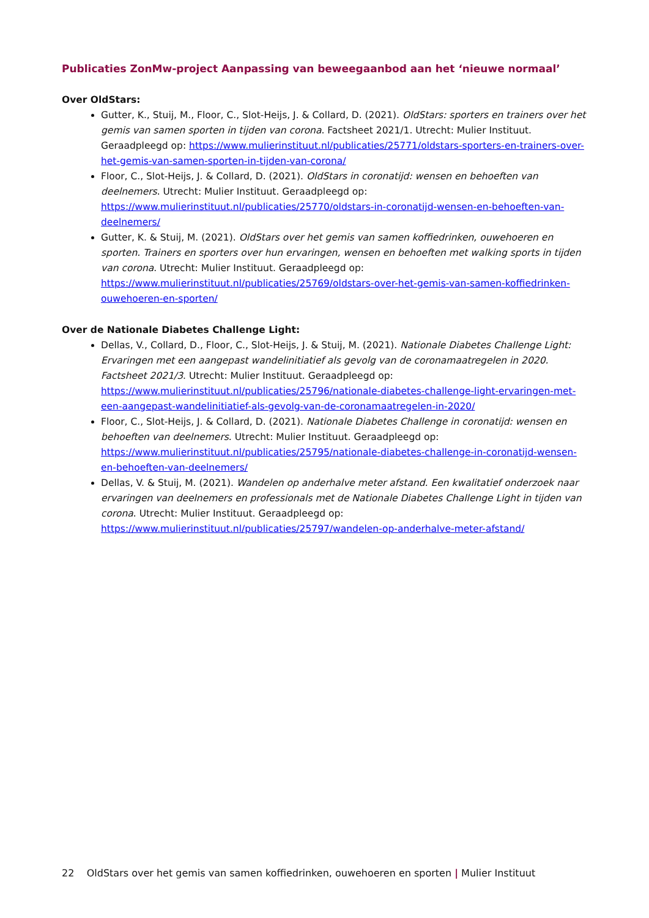Publicaties ZonMw-project Aanpassing van beweegaanbod aan het ‘nieuwe normaal’
Over OldStars:
Gutter, K., Stuij, M., Floor, C., Slot-Heijs, J. & Collard, D. (2021). OldStars: sporters en trainers over het gemis van samen sporten in tijden van corona. Factsheet 2021/1. Utrecht: Mulier Instituut. Geraadpleegd op: https://www.mulierinstituut.nl/publicaties/25771/oldstars-sporters-en-trainers-over-het-gemis-van-samen-sporten-in-tijden-van-corona/
Floor, C., Slot-Heijs, J. & Collard, D. (2021). OldStars in coronatijd: wensen en behoeften van deelnemers. Utrecht: Mulier Instituut. Geraadpleegd op: https://www.mulierinstituut.nl/publicaties/25770/oldstars-in-coronatijd-wensen-en-behoeften-van-deelnemers/
Gutter, K. & Stuij, M. (2021). OldStars over het gemis van samen koffiedrinken, ouwehoeren en sporten. Trainers en sporters over hun ervaringen, wensen en behoeften met walking sports in tijden van corona. Utrecht: Mulier Instituut. Geraadpleegd op: https://www.mulierinstituut.nl/publicaties/25769/oldstars-over-het-gemis-van-samen-koffiedrinken-ouwehoeren-en-sporten/
Over de Nationale Diabetes Challenge Light:
Dellas, V., Collard, D., Floor, C., Slot-Heijs, J. & Stuij, M. (2021). Nationale Diabetes Challenge Light: Ervaringen met een aangepast wandelinitiatief als gevolg van de coronamaatregelen in 2020. Factsheet 2021/3. Utrecht: Mulier Instituut. Geraadpleegd op: https://www.mulierinstituut.nl/publicaties/25796/nationale-diabetes-challenge-light-ervaringen-met-een-aangepast-wandelinitiatief-als-gevolg-van-de-coronamaatregelen-in-2020/
Floor, C., Slot-Heijs, J. & Collard, D. (2021). Nationale Diabetes Challenge in coronatijd: wensen en behoeften van deelnemers. Utrecht: Mulier Instituut. Geraadpleegd op: https://www.mulierinstituut.nl/publicaties/25795/nationale-diabetes-challenge-in-coronatijd-wensen-en-behoeften-van-deelnemers/
Dellas, V. & Stuij, M. (2021). Wandelen op anderhalve meter afstand. Een kwalitatief onderzoek naar ervaringen van deelnemers en professionals met de Nationale Diabetes Challenge Light in tijden van corona. Utrecht: Mulier Instituut. Geraadpleegd op: https://www.mulierinstituut.nl/publicaties/25797/wandelen-op-anderhalve-meter-afstand/
22 OldStars over het gemis van samen koffiedrinken, ouwehoeren en sporten | Mulier Instituut